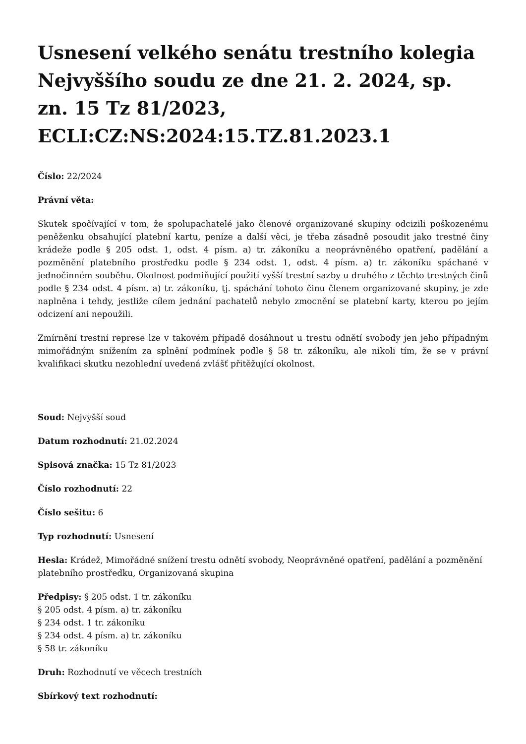Usnesení velkého senátu trestního kolegia Nejvyššího soudu ze dne 21. 2. 2024, sp. zn. 15 Tz 81/2023, ECLI:CZ:NS:2024:15.TZ.81.2023.1
Číslo: 22/2024
Právní věta:
Skutek spočívající v tom, že spolupachatelé jako členové organizované skupiny odcizili poškozenému peněženku obsahující platební kartu, peníze a další věci, je třeba zásadně posoudit jako trestné činy krádeže podle § 205 odst. 1, odst. 4 písm. a) tr. zákoníku a neoprávněného opatření, padělání a pozměnění platebního prostředku podle § 234 odst. 1, odst. 4 písm. a) tr. zákoníku spáchané v jednočinném souběhu. Okolnost podmiňující použití vyšší trestní sazby u druhého z těchto trestných činů podle § 234 odst. 4 písm. a) tr. zákoníku, tj. spáchání tohoto činu členem organizované skupiny, je zde naplněna i tehdy, jestliže cílem jednání pachatelů nebylo zmocnění se platební karty, kterou po jejím odcizení ani nepoužili.
Zmírnění trestní represe lze v takovém případě dosáhnout u trestu odnětí svobody jen jeho případným mimořádným snížením za splnění podmínek podle § 58 tr. zákoníku, ale nikoli tím, že se v právní kvalifikaci skutku nezohlední uvedená zvlášť přitěžující okolnost.
Soud: Nejvyšší soud
Datum rozhodnutí: 21.02.2024
Spisová značka: 15 Tz 81/2023
Číslo rozhodnutí: 22
Číslo sešitu: 6
Typ rozhodnutí: Usnesení
Hesla: Krádež, Mimořádné snížení trestu odnětí svobody, Neoprávněné opatření, padělání a pozměnění platebního prostředku, Organizovaná skupina
Předpisy: § 205 odst. 1 tr. zákoníku
§ 205 odst. 4 písm. a) tr. zákoníku
§ 234 odst. 1 tr. zákoníku
§ 234 odst. 4 písm. a) tr. zákoníku
§ 58 tr. zákoníku
Druh: Rozhodnutí ve věcech trestních
Sbírkový text rozhodnutí: